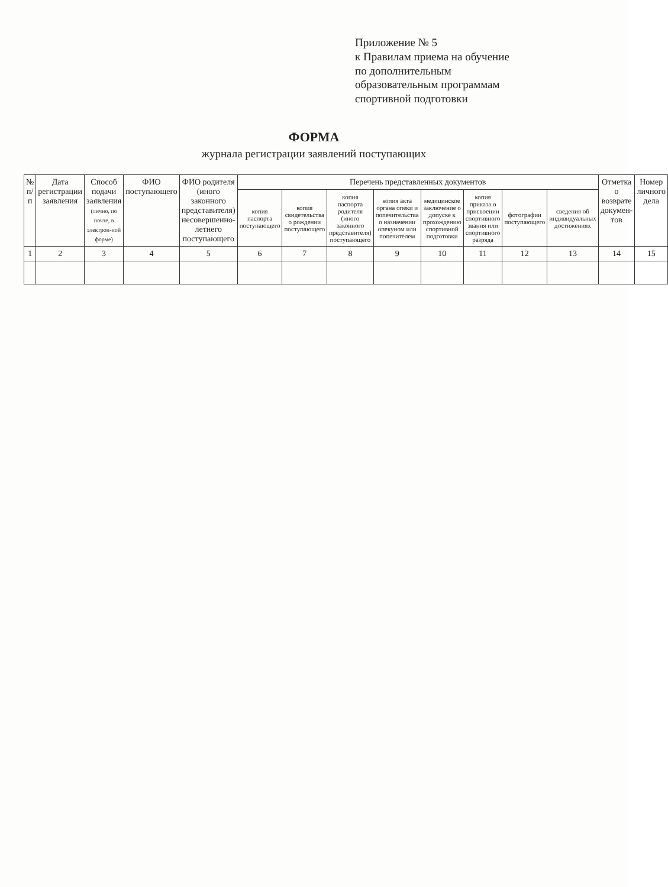Приложение № 5
к Правилам приема на обучение
по дополнительным
образовательным программам
спортивной подготовки
ФОРМА
журнала регистрации заявлений поступающих
| № п/п | Дата регистрации заявления | Способ подачи заявления (лично, по почте, в электрон-ной форме) | ФИО поступающего | ФИО родителя (иного законного представителя) несовершенно-летнего поступающего | Перечень представленных документов | | | | | | | | Отметка о возврате докумен-тов | Номер личного дела |
| --- | --- | --- | --- | --- | --- | --- | --- | --- | --- | --- | --- | --- | --- | --- |
| | | | | | копия паспорта поступающего | копия свидетельства о рождении поступающего | копия паспорта родителя (иного законного представителя) поступающего | копия акта органа опеки и попечительства о назначении опекуном или попечителем | медицинское заключение о допуске к прохождению спортивной подготовки | копия приказа о присвоении спортивного звания или спортивного разряда | фотографии поступающего | сведения об индивидуальных достижениях | | |
| 1 | 2 | 3 | 4 | 5 | 6 | 7 | 8 | 9 | 10 | 11 | 12 | 13 | 14 | 15 |